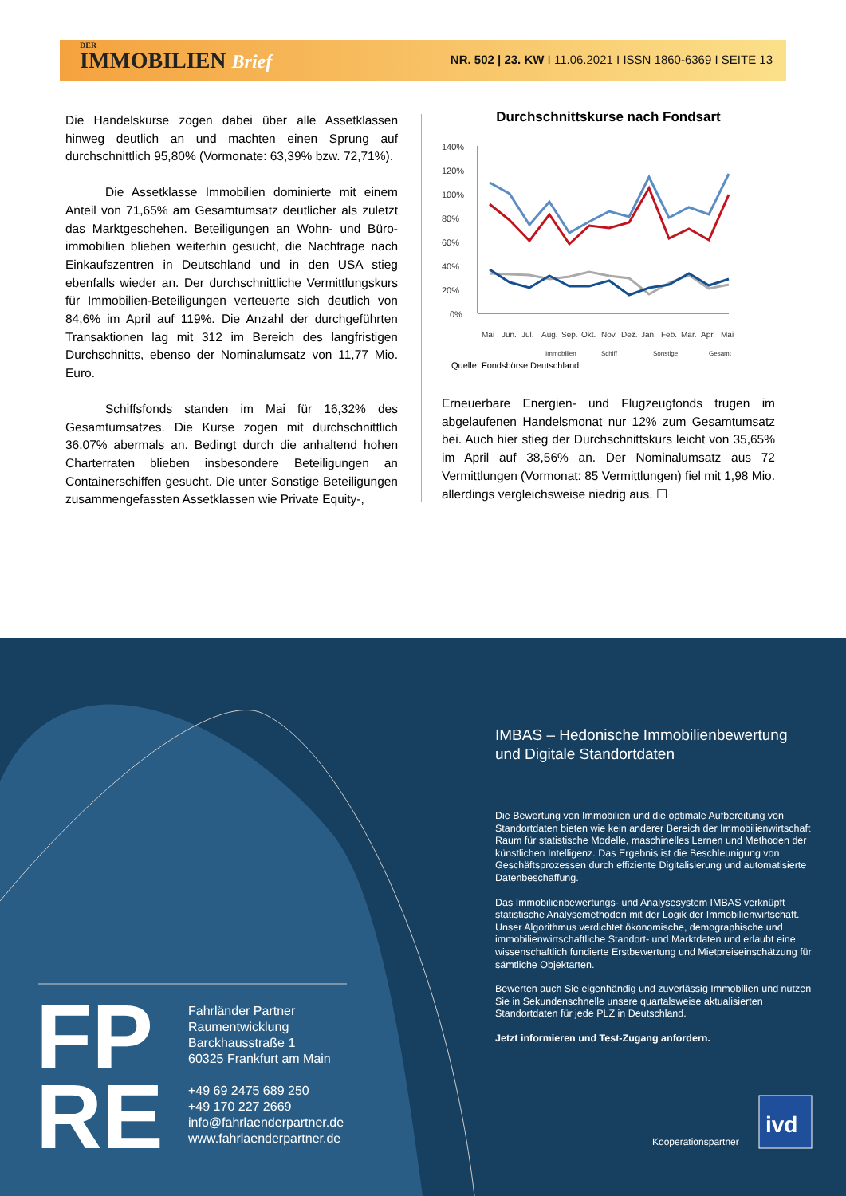DER
IMMOBILIEN Brief
NR. 502 | 23. KW I 11.06.2021 I ISSN 1860-6369 I SEITE 13
Die Handelskurse zogen dabei über alle Assetklassen hinweg deutlich an und machten einen Sprung auf durchschnittlich 95,80% (Vormonate: 63,39% bzw. 72,71%).
Die Assetklasse Immobilien dominierte mit einem Anteil von 71,65% am Gesamtumsatz deutlicher als zuletzt das Marktgeschehen. Beteiligungen an Wohn- und Büro-immobilien blieben weiterhin gesucht, die Nachfrage nach Einkaufszentren in Deutschland und in den USA stieg ebenfalls wieder an. Der durchschnittliche Vermittlungskurs für Immobilien-Beteiligungen verteuerte sich deutlich von 84,6% im April auf 119%. Die Anzahl der durchgeführten Transaktionen lag mit 312 im Bereich des langfristigen Durchschnitts, ebenso der Nominalumsatz von 11,77 Mio. Euro.
Schiffsfonds standen im Mai für 16,32% des Gesamtumsatzes. Die Kurse zogen mit durchschnittlich 36,07% abermals an. Bedingt durch die anhaltend hohen Charterraten blieben insbesondere Beteiligungen an Containerschiffen gesucht. Die unter Sonstige Beteiligungen zusammengefassten Assetklassen wie Private Equity-,
Durchschnittskurse nach Fondsart
140%
120%
100%
80%
60%
40%
20%
0%
Mai
Jun.
Jul.
Aug.
Sep.
Okt.
Nov.
Dez.
Jan.
Feb.
Mär.
Apr.
Mai
Immobilien
Schiff
Sonstige
Gesamt
Quelle: Fondsbörse Deutschland
Erneuerbare Energien- und Flugzeugfonds trugen im abgelaufenen Handelsmonat nur 12% zum Gesamtumsatz bei. Auch hier stieg der Durchschnittskurs leicht von 35,65% im April auf 38,56% an. Der Nominalumsatz aus 72 Vermittlungen (Vormonat: 85 Vermittlungen) fiel mit 1,98 Mio. allerdings vergleichsweise niedrig aus. ☐
ivd
IMBAS – Hedonische Immobilienbewertung und Digitale Standortdaten
Die Bewertung von Immobilien und die optimale Aufbereitung von Standortdaten bieten wie kein anderer Bereich der Immobilienwirtschaft Raum für statistische Modelle, maschinelles Lernen und Methoden der künstlichen Intelligenz. Das Ergebnis ist die Beschleunigung von Geschäftsprozessen durch effiziente Digitalisierung und automatisierte Datenbeschaffung.
Das Immobilienbewertungs- und Analysesystem IMBAS verknüpft statistische Analysemethoden mit der Logik der Immobilienwirtschaft. Unser Algorithmus verdichtet ökonomische, demographische und immobilienwirtschaftliche Standort- und Marktdaten und erlaubt eine wissenschaftlich fundierte Erstbewertung und Mietpreiseinschätzung für sämtliche Objektarten.
Bewerten auch Sie eigenhändig und zuverlässig Immobilien und nutzen Sie in Sekundenschnelle unsere quartalsweise aktualisierten Standortdaten für jede PLZ in Deutschland.
Jetzt informieren und Test-Zugang anfordern.
FP
RE
Fahrländer Partner
Raumentwicklung
Barckhausstraße 1
60325 Frankfurt am Main
+49 69 2475 689 250
+49 170 227 2669
info@fahrlaenderpartner.de
www.fahrlaenderpartner.de
Kooperationspartner